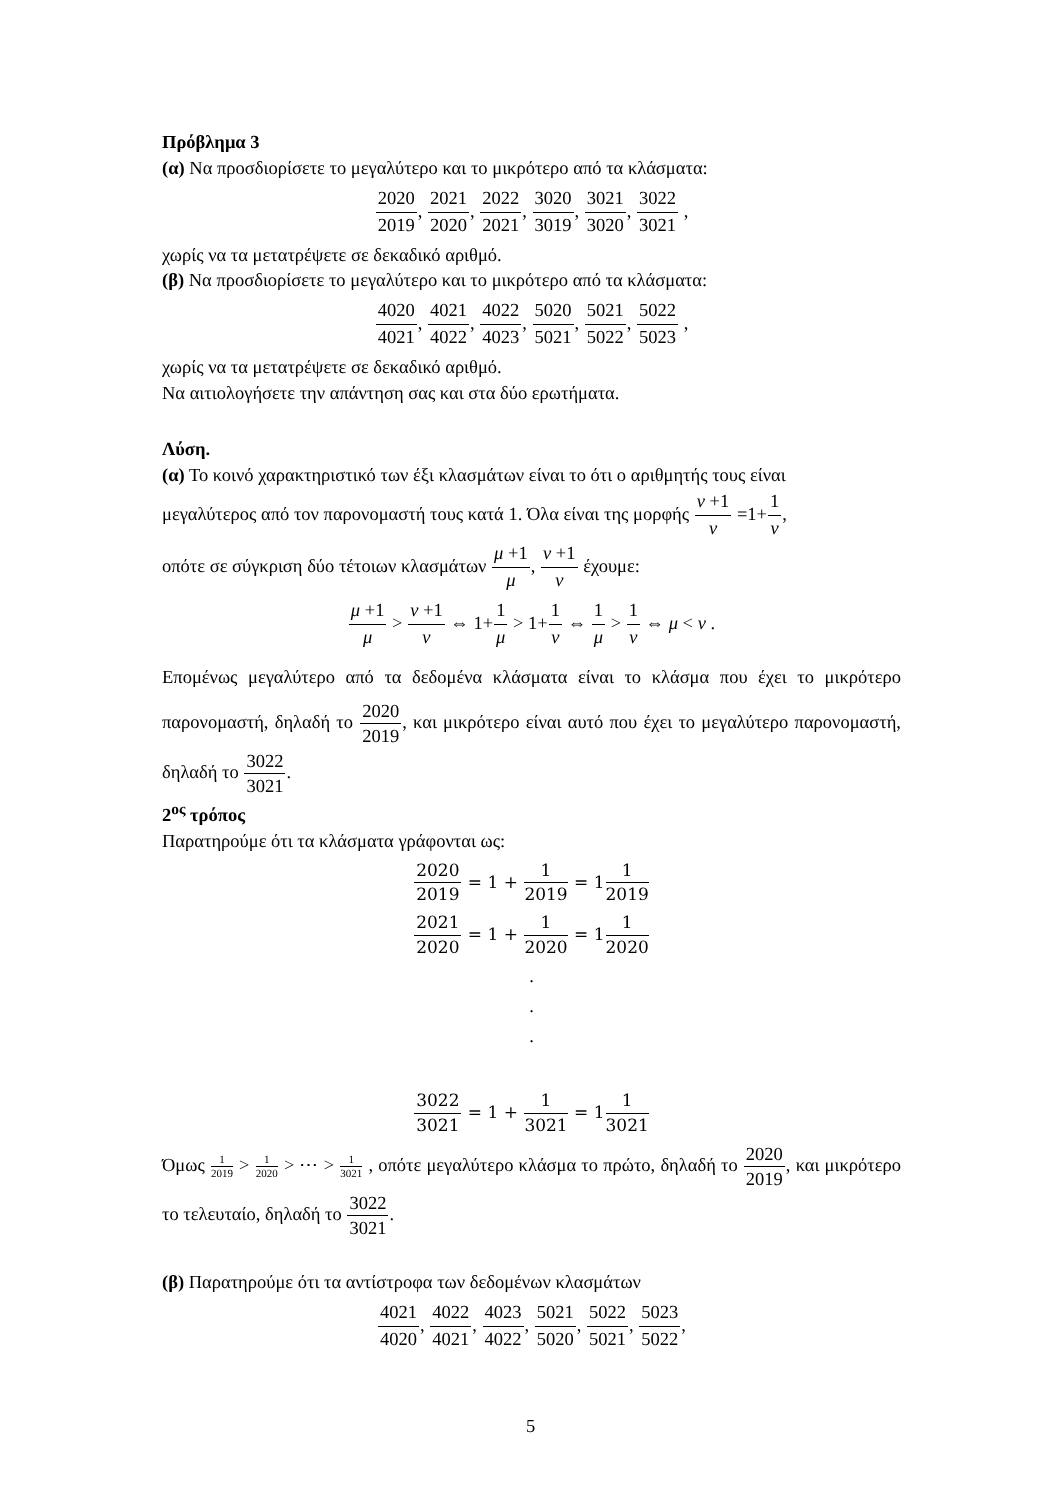Πρόβλημα 3
(α) Να προσδιορίσετε το μεγαλύτερο και το μικρότερο από τα κλάσματα:
2020 2019, 2021 2020, 2022 2021, 3020 3019, 3021 3020, 3022 3021 ,
χωρίς να τα μετατρέψετε σε δεκαδικό αριθμό.
(β) Να προσδιορίσετε το μεγαλύτερο και το μικρότερο από τα κλάσματα:
4020 4021, 4021 4022, 4022 4023, 5020 5021, 5021 5022, 5022 5023 ,
χωρίς να τα μετατρέψετε σε δεκαδικό αριθμό.
Να αιτιολογήσετε την απάντηση σας και στα δύο ερωτήματα.
Λύση.
(α) Το κοινό χαρακτηριστικό των έξι κλασμάτων είναι το ότι ο αριθμητής τους είναι
μεγαλύτερος από τον παρονομαστή τους κατά 1. Όλα είναι της μορφής ν +1 ν =1+1 ν,
οπότε σε σύγκριση δύο τέτοιων κλασμάτων μ +1 μ, ν +1 ν έχουμε:
μ +1 μ > ν +1 ν ⇔ 1+1 μ > 1+1 ν ⇔ 1 μ > 1 ν ⇔ μ < ν .
Επομένως μεγαλύτερο από τα δεδομένα κλάσματα είναι το κλάσμα που έχει το μικρότερο παρονομαστή, δηλαδή το 2020 2019, και μικρότερο είναι αυτό που έχει το μεγαλύτερο παρονομαστή, δηλαδή το 3022 3021.
2<sup>ος</sup> τρόπος
Παρατηρούμε ότι τα κλάσματα γράφονται ως:
2020 2019 = 1 + 1 2019 = 11 2019
2021 2020 = 1 + 1 2020 = 11 2020
.
.
.
3022 3021 = 1 + 1 3021 = 11 3021
Όμως 1 2019 > 1 2020 > ⋯ > 1 3021 , οπότε μεγαλύτερο κλάσμα το πρώτο, δηλαδή το 2020 2019, και μικρότερο το τελευταίο, δηλαδή το 3022 3021.
(β) Παρατηρούμε ότι τα αντίστροφα των δεδομένων κλασμάτων
4021 4020, 4022 4021, 4023 4022, 5021 5020, 5022 5021, 5023 5022,
5